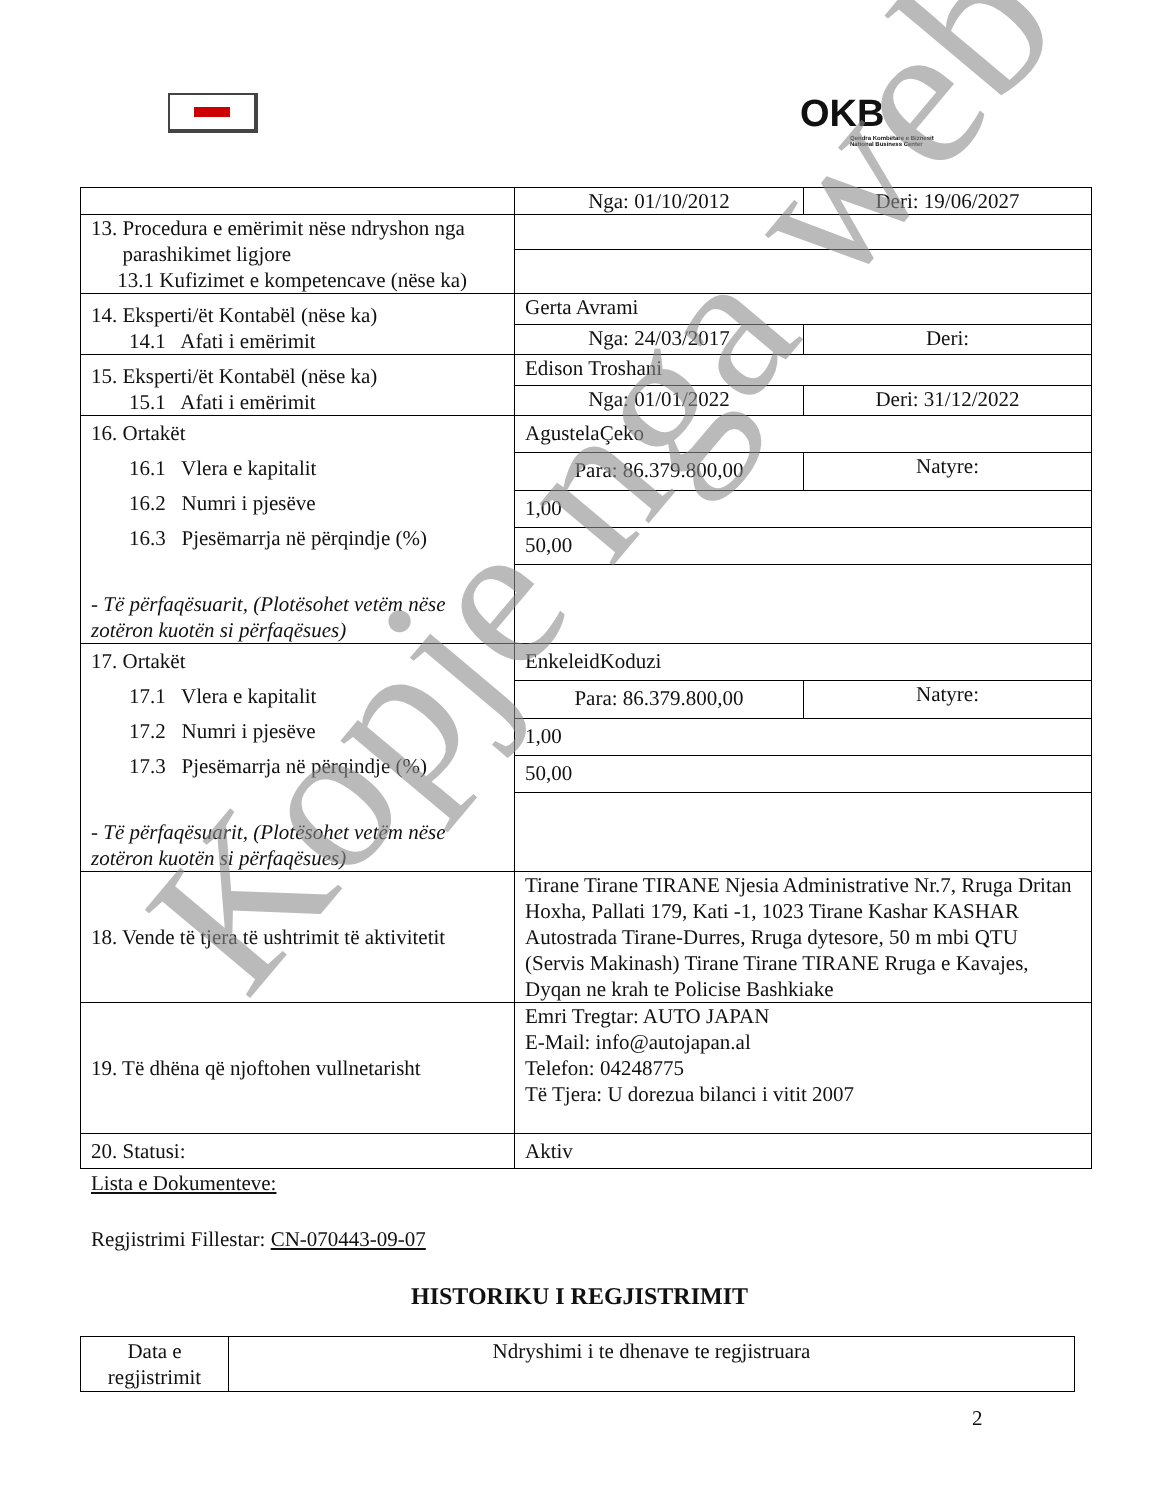OKB
Qendra Kombëtare e Biznesit
National Business Center
| | Nga: 01/10/2012 | Deri: 19/06/2027 |
| 13. Procedura e emërimit nëse ndryshon nga parashikimet ligjore 13.1 Kufizimet e kompetencave (nëse ka) | | |
| 14. Eksperti/ët Kontabël (nëse ka) 14.1 Afati i emërimit | Gerta Avrami | |
| | Nga: 24/03/2017 | Deri: |
| 15. Eksperti/ët Kontabël (nëse ka) 15.1 Afati i emërimit | Edison Troshani | |
| | Nga: 01/01/2022 | Deri: 31/12/2022 |
| 16. Ortakët 16.1 Vlera e kapitalit 16.2 Numri i pjesëve 16.3 Pjesëmarrja në përqindje (%) - Të përfaqësuarit, (Plotësohet vetëm nëse zotëron kuotën si përfaqësues) | AgustelaÇeko | |
| | Para: 86.379.800,00 | Natyre: |
| | 1,00 | |
| | 50,00 | |
| 17. Ortakët 17.1 Vlera e kapitalit 17.2 Numri i pjesëve 17.3 Pjesëmarrja në përqindje (%) - Të përfaqësuarit, (Plotësohet vetëm nëse zotëron kuotën si përfaqësues) | EnkeleidKoduzi | |
| | Para: 86.379.800,00 | Natyre: |
| | 1,00 | |
| | 50,00 | |
| 18. Vende të tjera të ushtrimit të aktivitetit | Tirane Tirane TIRANE Njesia Administrative Nr.7, Rruga Dritan Hoxha, Pallati 179, Kati -1, 1023 Tirane Kashar KASHAR Autostrada Tirane-Durres, Rruga dytesore, 50 m mbi QTU (Servis Makinash) Tirane Tirane TIRANE Rruga e Kavajes, Dyqan ne krah te Policise Bashkiake | |
| 19. Të dhëna që njoftohen vullnetarisht | Emri Tregtar: AUTO JAPAN E-Mail: info@autojapan.al Telefon: 04248775 Të Tjera: U dorezua bilanci i vitit 2007 | |
| 20. Statusi: | Aktiv | |
Lista e Dokumenteve:
Regjistrimi Fillestar: CN-070443-09-07
HISTORIKU I REGJISTRIMIT
| Data e regjistrimit | Ndryshimi i te dhenave te regjistruara |
2
Kopje nga web